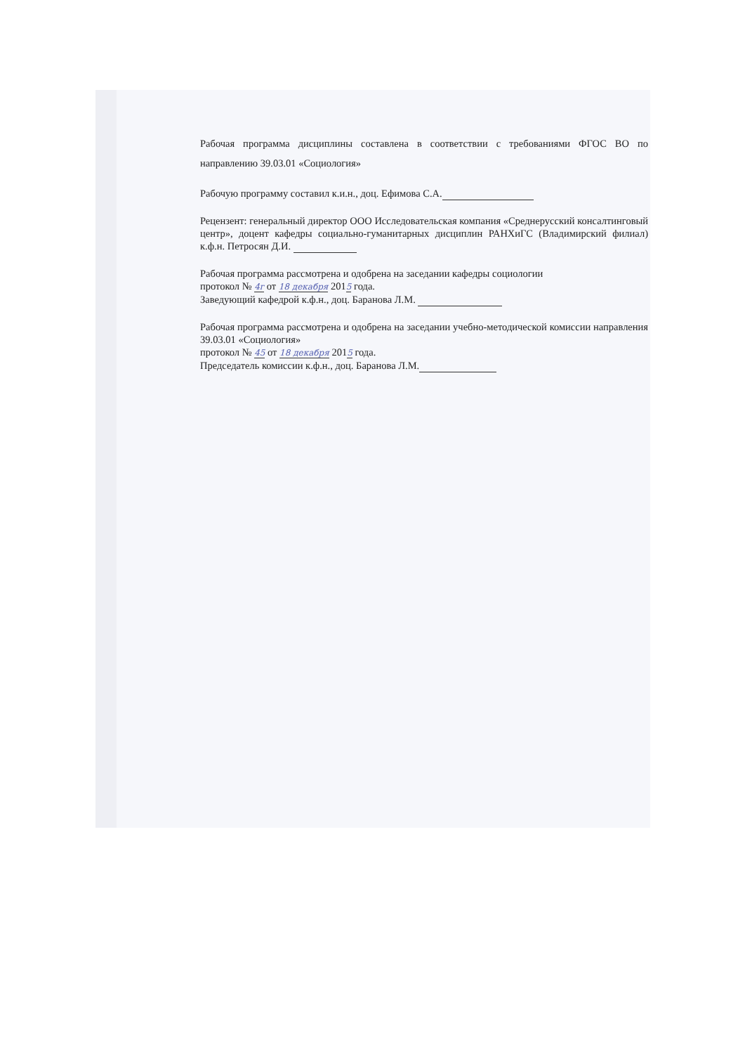Рабочая программа дисциплины составлена в соответствии с требованиями ФГОС ВО по направлению 39.03.01 «Социология»
Рабочую программу составил к.и.н., доц. Ефимова С.А.
Рецензент: генеральный директор ООО Исследовательская компания «Среднерусский консалтинговый центр», доцент кафедры социально-гуманитарных дисциплин РАНХиГС (Владимирский филиал) к.ф.н. Петросян Д.И.
Рабочая программа рассмотрена и одобрена на заседании кафедры социологии
протокол № 4г от 18 декабря 2015 года.
Заведующий кафедрой к.ф.н., доц. Баранова Л.М.
Рабочая программа рассмотрена и одобрена на заседании учебно-методической комиссии направления 39.03.01 «Социология»
протокол № 45 от 18 декабря 2015 года.
Председатель комиссии к.ф.н., доц. Баранова Л.М.